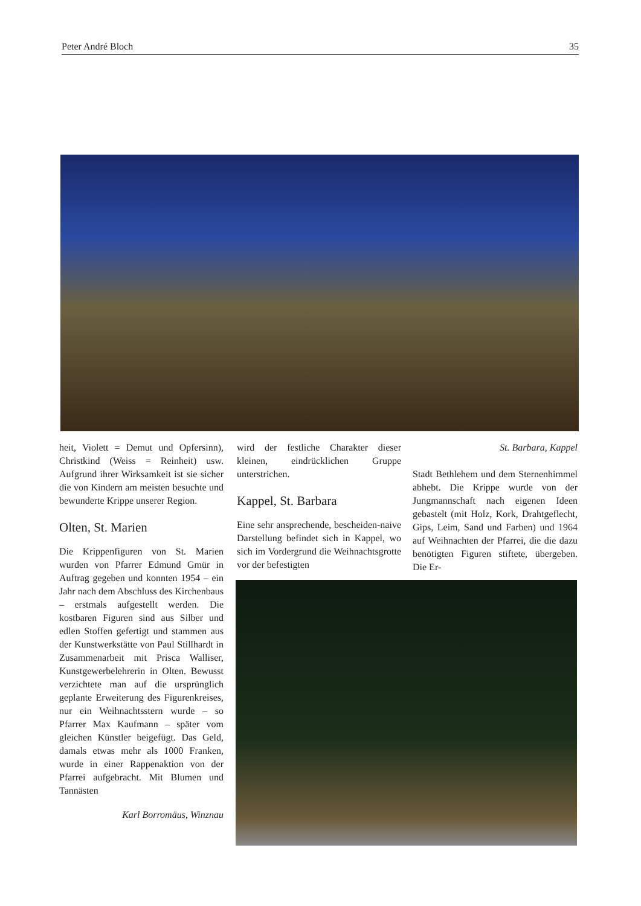Peter André Bloch 35
heit, Violett = Demut und Opfersinn), Christkind (Weiss = Reinheit) usw. Aufgrund ihrer Wirksamkeit ist sie sicher die von Kindern am meisten besuchte und bewunderte Krippe unserer Region.
Olten, St. Marien
Die Krippenfiguren von St. Marien wurden von Pfarrer Edmund Gmür in Auftrag gegeben und konnten 1954 – ein Jahr nach dem Abschluss des Kirchenbaus – erstmals aufgestellt werden. Die kostbaren Figuren sind aus Silber und edlen Stoffen gefertigt und stammen aus der Kunstwerkstätte von Paul Stillhardt in Zusammenarbeit mit Prisca Walliser, Kunstgewerbelehrerin in Olten. Bewusst verzichtete man auf die ursprünglich geplante Erweiterung des Figurenkreises, nur ein Weihnachtsstern wurde – so Pfarrer Max Kaufmann – später vom gleichen Künstler beigefügt. Das Geld, damals etwas mehr als 1000 Franken, wurde in einer Rappenaktion von der Pfarrei aufgebracht. Mit Blumen und Tannästen
Karl Borromäus, Winznau
wird der festliche Charakter dieser kleinen, eindrücklichen Gruppe unterstrichen.
Kappel, St. Barbara
Eine sehr ansprechende, bescheiden-naive Darstellung befindet sich in Kappel, wo sich im Vordergrund die Weihnachtsgrotte vor der befestigten
St. Barbara, Kappel
Stadt Bethlehem und dem Sternenhimmel abhebt. Die Krippe wurde von der Jungmannschaft nach eigenen Ideen gebastelt (mit Holz, Kork, Drahtgeflecht, Gips, Leim, Sand und Farben) und 1964 auf Weihnachten der Pfarrei, die die dazu benötigten Figuren stiftete, übergeben. Die Er-